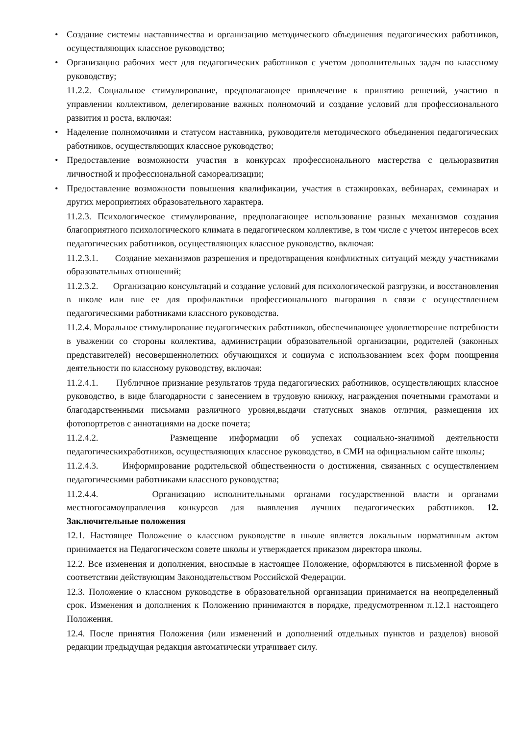• Создание системы наставничества и организацию методического объединения педагогических работников, осуществляющих классное руководство;
• Организацию рабочих мест для педагогических работников с учетом дополнительных задач по классному руководству;
11.2.2. Социальное стимулирование, предполагающее привлечение к принятию решений, участию в управлении коллективом, делегирование важных полномочий и создание условий для профессионального развития и роста, включая:
• Наделение полномочиями и статусом наставника, руководителя методического объединения педагогических работников, осуществляющих классное руководство;
• Предоставление возможности участия в конкурсах профессионального мастерства с цельюразвития личностной и профессиональной самореализации;
• Предоставление возможности повышения квалификации, участия в стажировках, вебинарах, семинарах и других мероприятиях образовательного характера.
11.2.3. Психологическое стимулирование, предполагающее использование разных механизмов создания благоприятного психологического климата в педагогическом коллективе, в том числе с учетом интересов всех педагогических работников, осуществляющих классное руководство, включая:
11.2.3.1. Создание механизмов разрешения и предотвращения конфликтных ситуаций между участниками образовательных отношений;
11.2.3.2. Организацию консультаций и создание условий для психологической разгрузки, и восстановления в школе или вне ее для профилактики профессионального выгорания в связи с осуществлением педагогическими работниками классного руководства.
11.2.4. Моральное стимулирование педагогических работников, обеспечивающее удовлетворение потребности в уважении со стороны коллектива, администрации образовательной организации, родителей (законных представителей) несовершеннолетних обучающихся и социума с использованием всех форм поощрения деятельности по классному руководству, включая:
11.2.4.1. Публичное признание результатов труда педагогических работников, осуществляющих классное руководство, в виде благодарности с занесением в трудовую книжку, награждения почетными грамотами и благодарственными письмами различного уровня,выдачи статусных знаков отличия, размещения их фотопортретов с аннотациями на доске почета;
11.2.4.2. Размещение информации об успехах социально-значимой деятельности педагогическихработников, осуществляющих классное руководство, в СМИ на официальном сайте школы;
11.2.4.3. Информирование родительской общественности о достижения, связанных с осуществлением педагогическими работниками классного руководства;
11.2.4.4. Организацию исполнительными органами государственной власти и органами местногосамоуправления конкурсов для выявления лучших педагогических работников. 12. Заключительные положения
12.1. Настоящее Положение о классном руководстве в школе является локальным нормативным актом принимается на Педагогическом совете школы и утверждается приказом директора школы.
12.2. Все изменения и дополнения, вносимые в настоящее Положение, оформляются в письменной форме в соответствии действующим Законодательством Российской Федерации.
12.3. Положение о классном руководстве в образовательной организации принимается на неопределенный срок. Изменения и дополнения к Положению принимаются в порядке, предусмотренном п.12.1 настоящего Положения.
12.4. После принятия Положения (или изменений и дополнений отдельных пунктов и разделов) вновой редакции предыдущая редакция автоматически утрачивает силу.